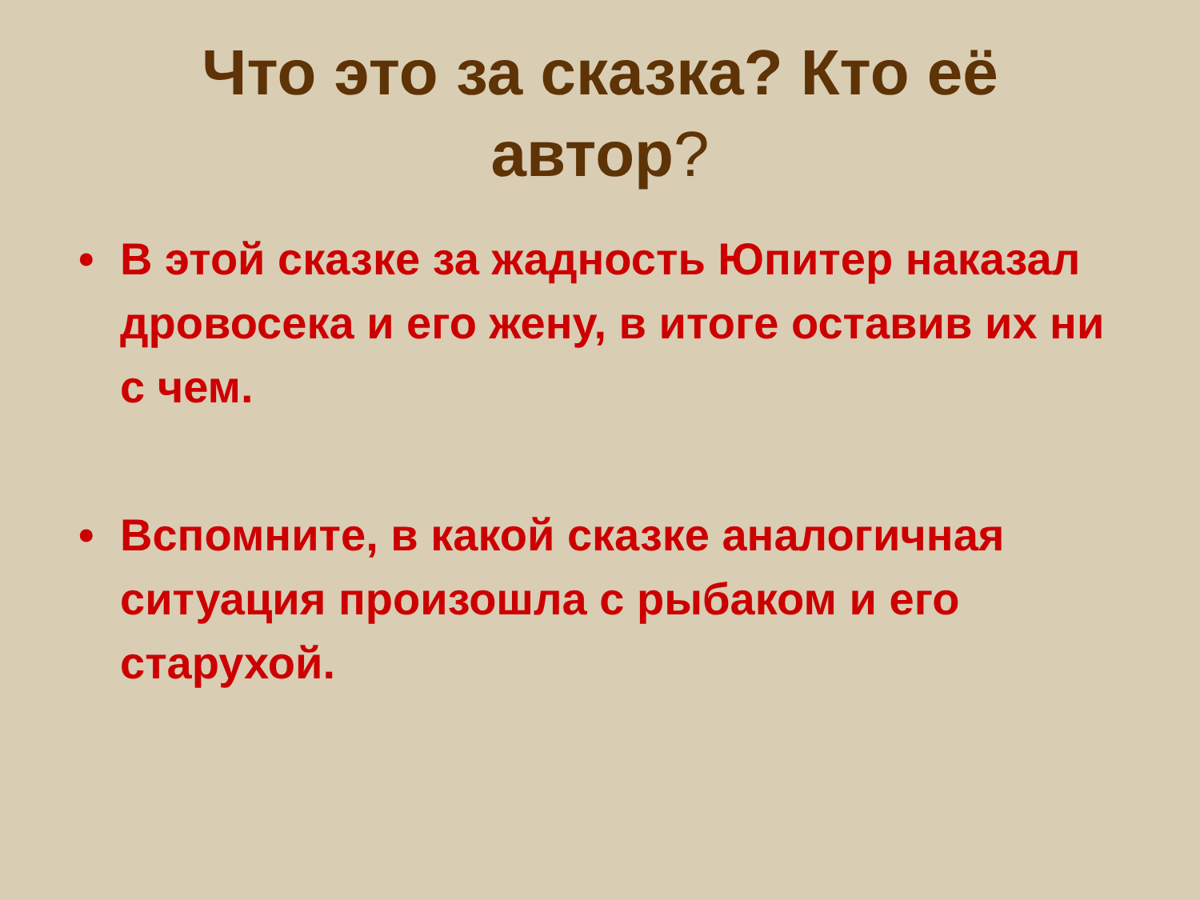Что это за сказка? Кто её
автор?
• В этой сказке за жадность Юпитер наказал дровосека и его жену, в итоге оставив их ни с чем.
• Вспомните, в какой сказке аналогичная ситуация произошла с рыбаком и его старухой.